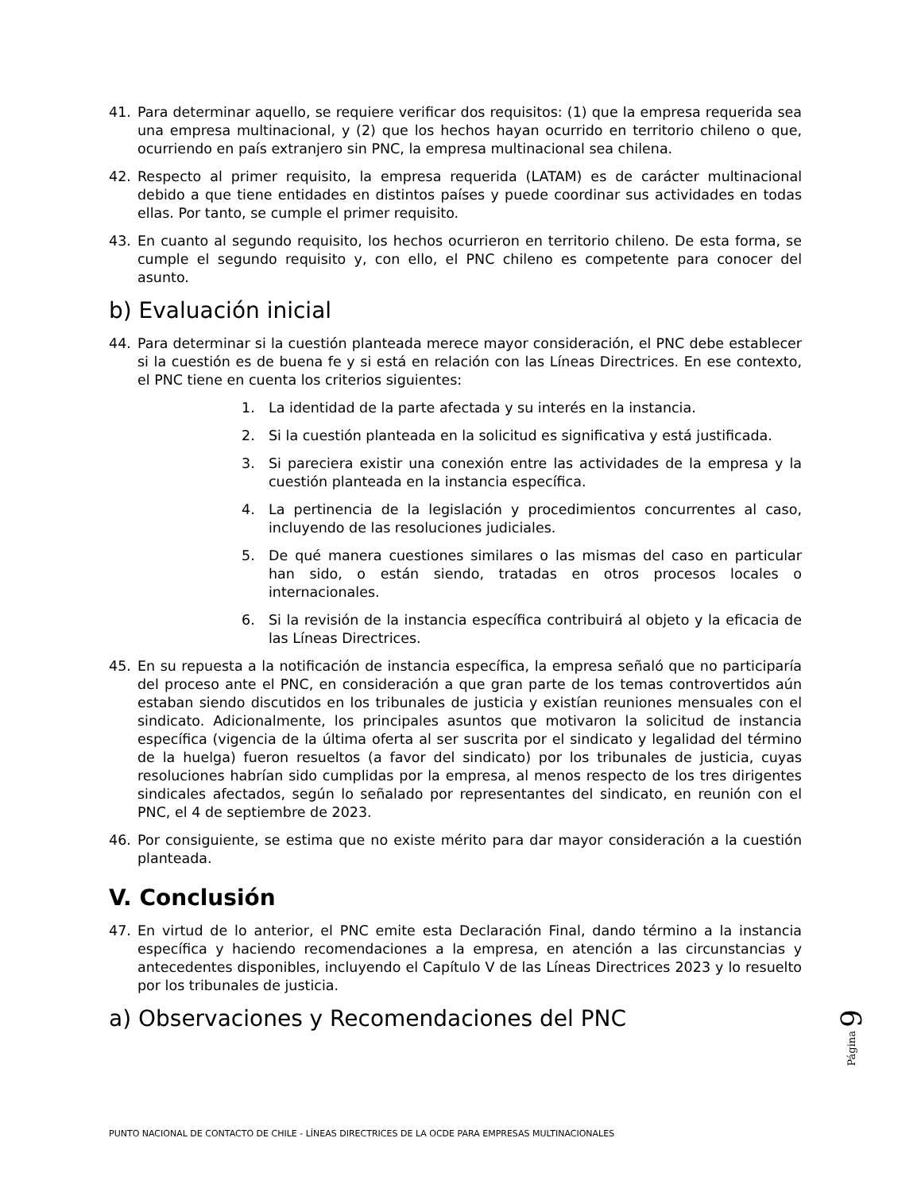41. Para determinar aquello, se requiere verificar dos requisitos: (1) que la empresa requerida sea una empresa multinacional, y (2) que los hechos hayan ocurrido en territorio chileno o que, ocurriendo en país extranjero sin PNC, la empresa multinacional sea chilena.
42. Respecto al primer requisito, la empresa requerida (LATAM) es de carácter multinacional debido a que tiene entidades en distintos países y puede coordinar sus actividades en todas ellas. Por tanto, se cumple el primer requisito.
43. En cuanto al segundo requisito, los hechos ocurrieron en territorio chileno. De esta forma, se cumple el segundo requisito y, con ello, el PNC chileno es competente para conocer del asunto.
b) Evaluación inicial
44. Para determinar si la cuestión planteada merece mayor consideración, el PNC debe establecer si la cuestión es de buena fe y si está en relación con las Líneas Directrices. En ese contexto, el PNC tiene en cuenta los criterios siguientes:
1. La identidad de la parte afectada y su interés en la instancia.
2. Si la cuestión planteada en la solicitud es significativa y está justificada.
3. Si pareciera existir una conexión entre las actividades de la empresa y la cuestión planteada en la instancia específica.
4. La pertinencia de la legislación y procedimientos concurrentes al caso, incluyendo de las resoluciones judiciales.
5. De qué manera cuestiones similares o las mismas del caso en particular han sido, o están siendo, tratadas en otros procesos locales o internacionales.
6. Si la revisión de la instancia específica contribuirá al objeto y la eficacia de las Líneas Directrices.
45. En su repuesta a la notificación de instancia específica, la empresa señaló que no participaría del proceso ante el PNC, en consideración a que gran parte de los temas controvertidos aún estaban siendo discutidos en los tribunales de justicia y existían reuniones mensuales con el sindicato. Adicionalmente, los principales asuntos que motivaron la solicitud de instancia específica (vigencia de la última oferta al ser suscrita por el sindicato y legalidad del término de la huelga) fueron resueltos (a favor del sindicato) por los tribunales de justicia, cuyas resoluciones habrían sido cumplidas por la empresa, al menos respecto de los tres dirigentes sindicales afectados, según lo señalado por representantes del sindicato, en reunión con el PNC, el 4 de septiembre de 2023.
46. Por consiguiente, se estima que no existe mérito para dar mayor consideración a la cuestión planteada.
V. Conclusión
47. En virtud de lo anterior, el PNC emite esta Declaración Final, dando término a la instancia específica y haciendo recomendaciones a la empresa, en atención a las circunstancias y antecedentes disponibles, incluyendo el Capítulo V de las Líneas Directrices 2023 y lo resuelto por los tribunales de justicia.
a) Observaciones y Recomendaciones del PNC
Página 9
PUNTO NACIONAL DE CONTACTO DE CHILE - LÍNEAS DIRECTRICES DE LA OCDE PARA EMPRESAS MULTINACIONALES